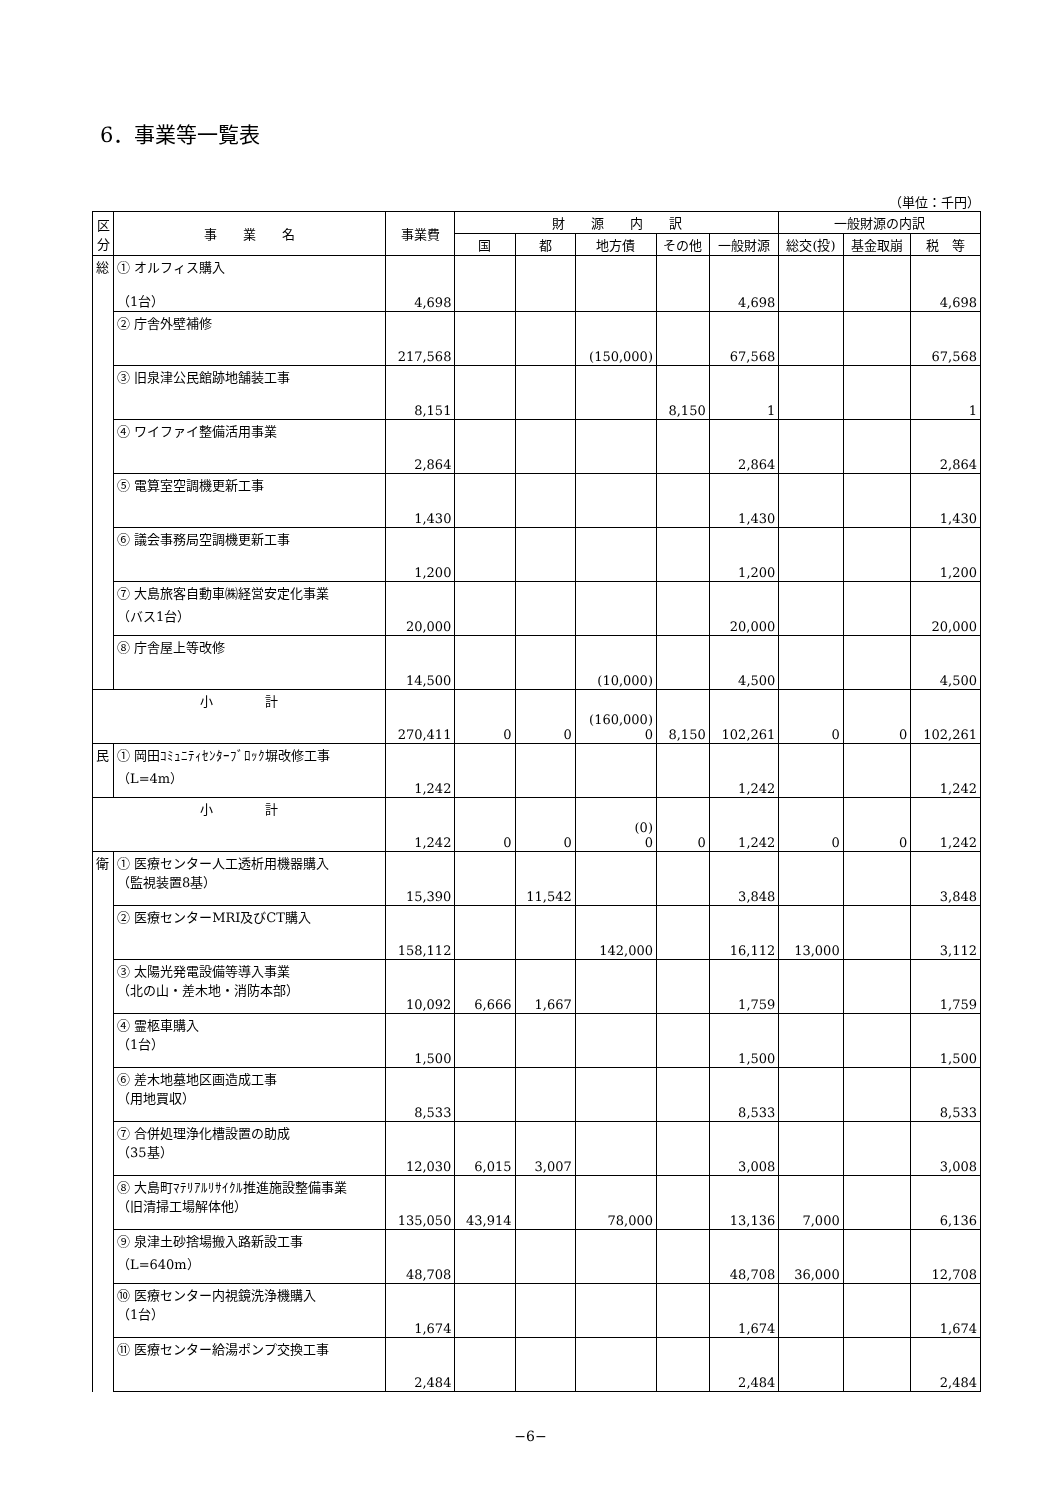6．事業等一覧表
（単位：千円）
| 区 分 | 事 業 名 | 事業費 | 財 源 内 訳 | | | | | 一般財源の内訳 | | |
| --- | --- | --- | --- | --- | --- | --- | --- | --- | --- | --- |
| | | | 国 | 都 | 地方債 | その他 | 一般財源 | 総交(投) | 基金取崩 | 税 等 |
| 総 | ① オルフィス購入 （1台） | 4,698 | | | | | 4,698 | | | 4,698 |
| | ② 庁舎外壁補修 | 217,568 | | | (150,000) | | 67,568 | | | 67,568 |
| | ③ 旧泉津公民館跡地舗装工事 | 8,151 | | | | 8,150 | 1 | | | 1 |
| | ④ ワイファイ整備活用事業 | 2,864 | | | | | 2,864 | | | 2,864 |
| | ⑤ 電算室空調機更新工事 | 1,430 | | | | | 1,430 | | | 1,430 |
| | ⑥ 議会事務局空調機更新工事 | 1,200 | | | | | 1,200 | | | 1,200 |
| | ⑦ 大島旅客自動車㈱経営安定化事業 （バス1台） | 20,000 | | | | | 20,000 | | | 20,000 |
| | ⑧ 庁舎屋上等改修 | 14,500 | | | (10,000) | | 4,500 | | | 4,500 |
| 小 計 | | 270,411 | 0 | 0 | (160,000) 0 | 8,150 | 102,261 | 0 | 0 | 102,261 |
| 民 | ① 岡田ｺﾐｭﾆﾃｨｾﾝﾀｰﾌﾞﾛｯｸ塀改修工事 （L=4m） | 1,242 | | | | | 1,242 | | | 1,242 |
| 小 計 | | 1,242 | 0 | 0 | (0) 0 | 0 | 1,242 | 0 | 0 | 1,242 |
| 衛 | ① 医療センター人工透析用機器購入 （監視装置8基） | 15,390 | | 11,542 | | | 3,848 | | | 3,848 |
| | ② 医療センターMRI及びCT購入 | 158,112 | | | 142,000 | | 16,112 | 13,000 | | 3,112 |
| | ③ 太陽光発電設備等導入事業 （北の山・差木地・消防本部） | 10,092 | 6,666 | 1,667 | | | 1,759 | | | 1,759 |
| | ④ 霊柩車購入 （1台） | 1,500 | | | | | 1,500 | | | 1,500 |
| | ⑥ 差木地墓地区画造成工事 （用地買収） | 8,533 | | | | | 8,533 | | | 8,533 |
| | ⑦ 合併処理浄化槽設置の助成 （35基） | 12,030 | 6,015 | 3,007 | | | 3,008 | | | 3,008 |
| | ⑧ 大島町ﾏﾃﾘｱﾙﾘｻｲｸﾙ推進施設整備事業 （旧清掃工場解体他） | 135,050 | 43,914 | | 78,000 | | 13,136 | 7,000 | | 6,136 |
| | ⑨ 泉津土砂捨場搬入路新設工事 （L=640m） | 48,708 | | | | | 48,708 | 36,000 | | 12,708 |
| | ⑩ 医療センター内視鏡洗浄機購入 （1台） | 1,674 | | | | | 1,674 | | | 1,674 |
| | ⑪ 医療センター給湯ポンプ交換工事 | 2,484 | | | | | 2,484 | | | 2,484 |
−6−